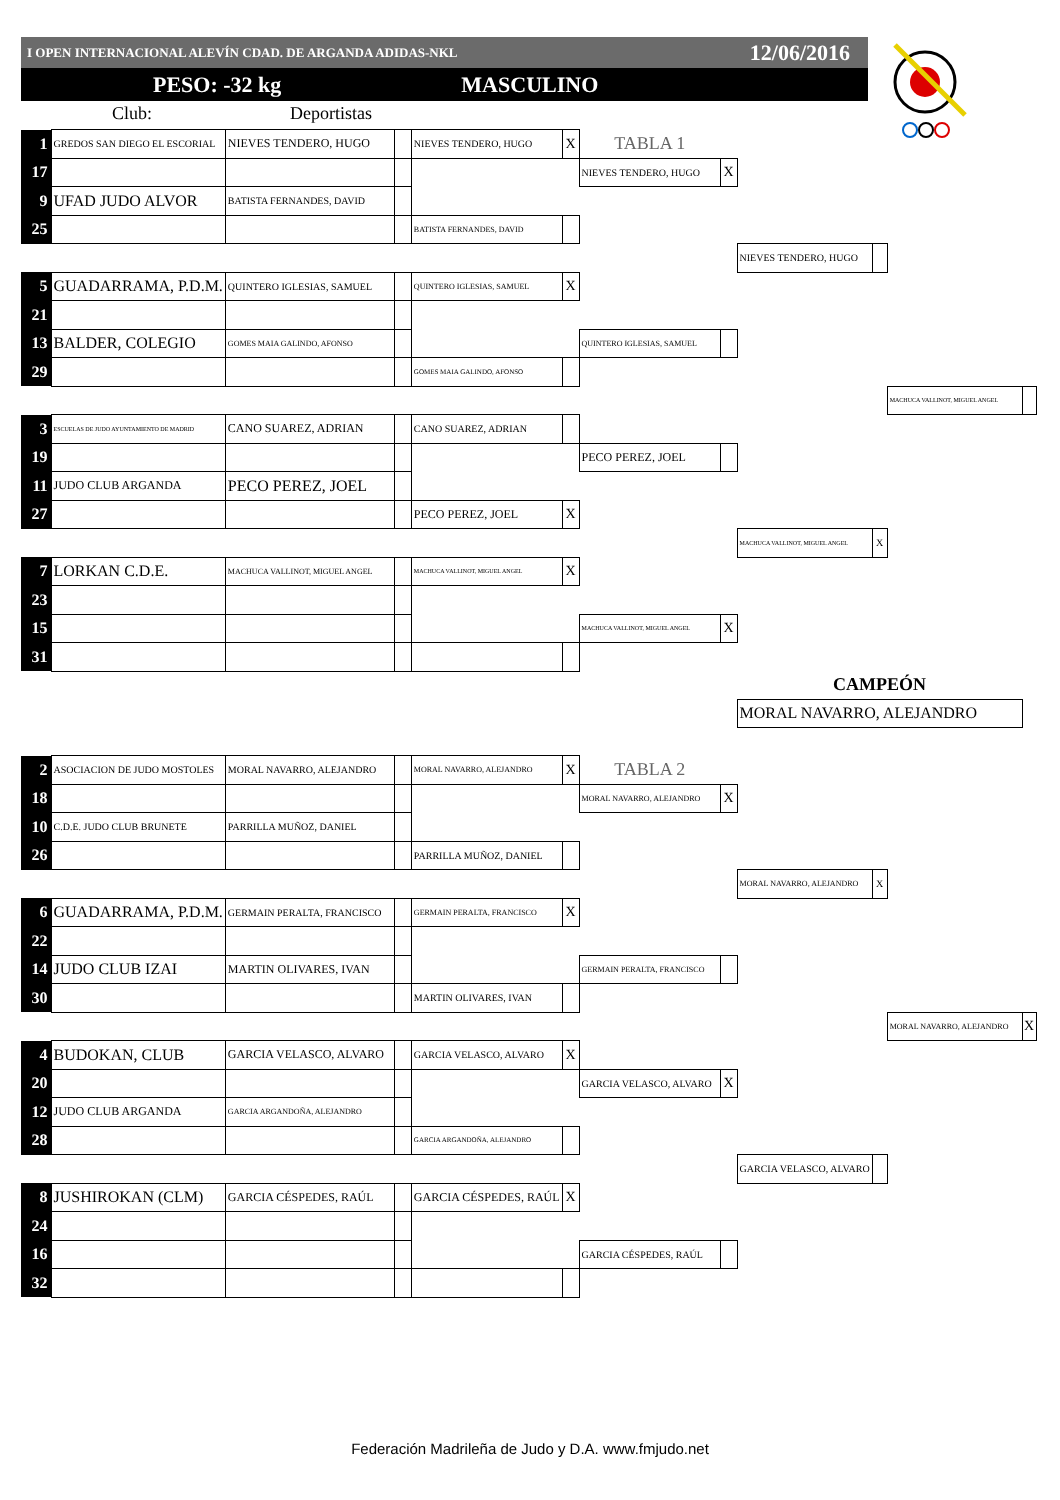I OPEN INTERNACIONAL ALEVÍN CDAD. DE ARGANDA ADIDAS-NKL 12/06/2016
PESO: -32 kg MASCULINO
Club: Deportistas
| 1 | GREDOS SAN DIEGO EL ESCORIAL | NIEVES TENDERO, HUGO | | NIEVES TENDERO, HUGO | X | TABLA 1 | | | | | |
| 17 | | | | | | NIEVES TENDERO, HUGO | X | | | | |
| 9 | UFAD JUDO ALVOR | BATISTA FERNANDES, DAVID | | | | | | | | | |
| 25 | | | | BATISTA FERNANDES, DAVID | | | | | | | |
| | | | | | | | | NIEVES TENDERO, HUGO | | | |
| 5 | GUADARRAMA, P.D.M. | QUINTERO IGLESIAS, SAMUEL | | QUINTERO IGLESIAS, SAMUEL | X | | | | | | |
| 21 | | | | | | | | | | | |
| 13 | BALDER, COLEGIO | GOMES MAIA GALINDO, AFONSO | | | | QUINTERO IGLESIAS, SAMUEL | | | | | |
| 29 | | | | GOMES MAIA GALINDO, AFONSO | | | | | | | |
| | | | | | | | | | | MACHUCA VALLINOT, MIGUEL ANGEL | |
| 3 | ESCUELAS DE JUDO AYUNTAMIENTO DE MADRID | CANO SUAREZ, ADRIAN | | CANO SUAREZ, ADRIAN | | | | | | | |
| 19 | | | | | | PECO PEREZ, JOEL | | | | | |
| 11 | JUDO CLUB ARGANDA | PECO PEREZ, JOEL | | | | | | | | | |
| 27 | | | | PECO PEREZ, JOEL | X | | | | | | |
| | | | | | | | | MACHUCA VALLINOT, MIGUEL ANGEL | X | | |
| 7 | LORKAN C.D.E. | MACHUCA VALLINOT, MIGUEL ANGEL | | MACHUCA VALLINOT, MIGUEL ANGEL | X | | | | | | |
| 23 | | | | | | | | | | | |
| 15 | | | | | | MACHUCA VALLINOT, MIGUEL ANGEL | X | | | | |
| 31 | | | | | | | | | | | |
| | | | | | | | | CAMPEÓN | | | |
| | | | | | | | | MORAL NAVARRO, ALEJANDRO | | | |
| 2 | ASOCIACION DE JUDO MOSTOLES | MORAL NAVARRO, ALEJANDRO | | MORAL NAVARRO, ALEJANDRO | X | TABLA 2 | | | | | |
| 18 | | | | | | MORAL NAVARRO, ALEJANDRO | X | | | | |
| 10 | C.D.E. JUDO CLUB BRUNETE | PARRILLA MUÑOZ, DANIEL | | | | | | | | | |
| 26 | | | | PARRILLA MUÑOZ, DANIEL | | | | | | | |
| | | | | | | | | MORAL NAVARRO, ALEJANDRO | X | | |
| 6 | GUADARRAMA, P.D.M. | GERMAIN PERALTA, FRANCISCO | | GERMAIN PERALTA, FRANCISCO | X | | | | | | |
| 22 | | | | | | | | | | | |
| 14 | JUDO CLUB IZAI | MARTIN OLIVARES, IVAN | | | | GERMAIN PERALTA, FRANCISCO | | | | | |
| 30 | | | | MARTIN OLIVARES, IVAN | | | | | | | |
| | | | | | | | | | | MORAL NAVARRO, ALEJANDRO | X |
| 4 | BUDOKAN, CLUB | GARCIA VELASCO, ALVARO | | GARCIA VELASCO, ALVARO | X | | | | | | |
| 20 | | | | | | GARCIA VELASCO, ALVARO | X | | | | |
| 12 | JUDO CLUB ARGANDA | GARCIA ARGANDOÑA, ALEJANDRO | | | | | | | | | |
| 28 | | | | GARCIA ARGANDOÑA, ALEJANDRO | | | | | | | |
| | | | | | | | | GARCIA VELASCO, ALVARO | | | |
| 8 | JUSHIROKAN (CLM) | GARCIA CÉSPEDES, RAÚL | | GARCIA CÉSPEDES, RAÚL | X | | | | | | |
| 24 | | | | | | | | | | | |
| 16 | | | | | | GARCIA CÉSPEDES, RAÚL | | | | | |
| 32 | | | | | | | | | | | |
Federación Madrileña de Judo y D.A. www.fmjudo.net